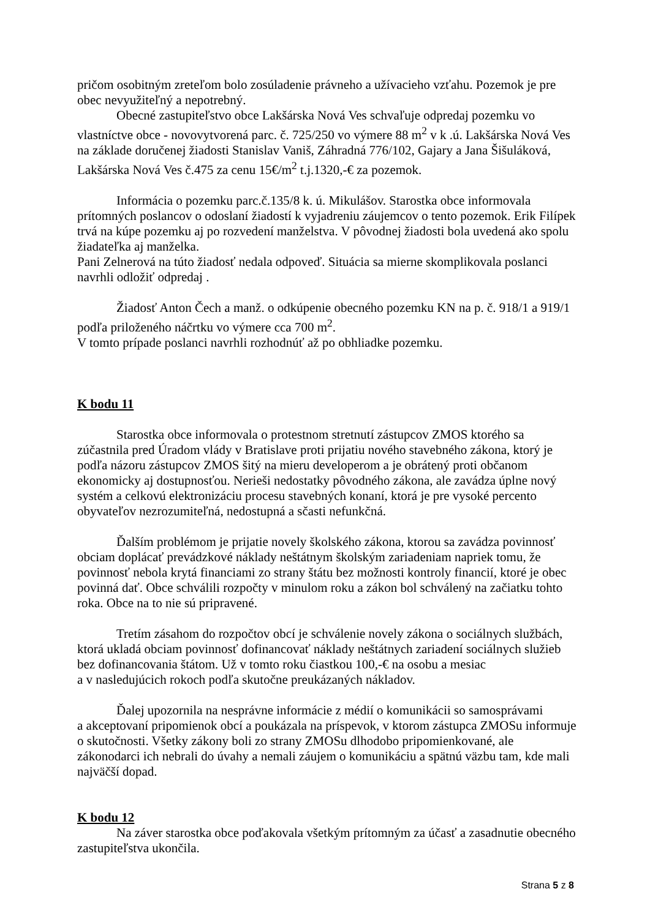pričom osobitným zreteľom bolo zosúladenie právneho a užívacieho vzťahu. Pozemok je pre obec nevyužiteľný a nepotrebný.
Obecné zastupiteľstvo obce Lakšárska Nová Ves schvaľuje odpredaj pozemku vo vlastníctve obce - novovytvorená parc. č. 725/250 vo výmere 88 m<sup>2</sup> v k .ú. Lakšárska Nová Ves na základe doručenej žiadosti Stanislav Vaniš, Záhradná 776/102, Gajary a Jana Šišuláková, Lakšárska Nová Ves č.475 za cenu 15€/m<sup>2</sup> t.j.1320,-€ za pozemok.
Informácia o pozemku parc.č.135/8 k. ú. Mikulášov. Starostka obce informovala prítomných poslancov o odoslaní žiadostí k vyjadreniu záujemcov o tento pozemok. Erik Filípek trvá na kúpe pozemku aj po rozvedení manželstva. V pôvodnej žiadosti bola uvedená ako spolu žiadateľka aj manželka.
Pani Zelnerová na túto žiadosť nedala odpoveď. Situácia sa mierne skomplikovala poslanci navrhli odložiť odpredaj .
Žiadosť Anton Čech a manž. o odkúpenie obecného pozemku KN na p. č. 918/1 a 919/1 podľa priloženého náčrtku vo výmere cca 700 m<sup>2</sup>.
V tomto prípade poslanci navrhli rozhodnúť až po obhliadke pozemku.
K bodu 11
Starostka obce informovala o protestnom stretnutí zástupcov ZMOS ktorého sa zúčastnila pred Úradom vlády v Bratislave proti prijatiu nového stavebného zákona, ktorý je podľa názoru zástupcov ZMOS šitý na mieru developerom a je obrátený proti občanom ekonomicky aj dostupnosťou. Nerieši nedostatky pôvodného zákona, ale zavádza úplne nový systém a celkovú elektronizáciu procesu stavebných konaní, ktorá je pre vysoké percento obyvateľov nezrozumiteľná, nedostupná a sčasti nefunkčná.
Ďalším problémom je prijatie novely školského zákona, ktorou sa zavádza povinnosť obciam doplácať prevádzkové náklady neštátnym školským zariadeniam napriek tomu, že povinnosť nebola krytá financiami zo strany štátu bez možnosti kontroly financií, ktoré je obec povinná dať. Obce schválili rozpočty v minulom roku a zákon bol schválený na začiatku tohto roka. Obce na to nie sú pripravené.
Tretím zásahom do rozpočtov obcí je schválenie novely zákona o sociálnych službách, ktorá ukladá obciam povinnosť dofinancovať náklady neštátnych zariadení sociálnych služieb bez dofinancovania štátom. Už v tomto roku čiastkou 100,-€ na osobu a mesiac
a v nasledujúcich rokoch podľa skutočne preukázaných nákladov.
Ďalej upozornila na nesprávne informácie z médií o komunikácii so samosprávami
a akceptovaní pripomienok obcí a poukázala na príspevok, v ktorom zástupca ZMOSu informuje o skutočnosti. Všetky zákony boli zo strany ZMOSu dlhodobo pripomienkované, ale zákonodarci ich nebrali do úvahy a nemali záujem o komunikáciu a spätnú väzbu tam, kde mali najväčší dopad.
K bodu 12
Na záver starostka obce poďakovala všetkým prítomným za účasť a zasadnutie obecného zastupiteľstva ukončila.
Strana 5 z 8